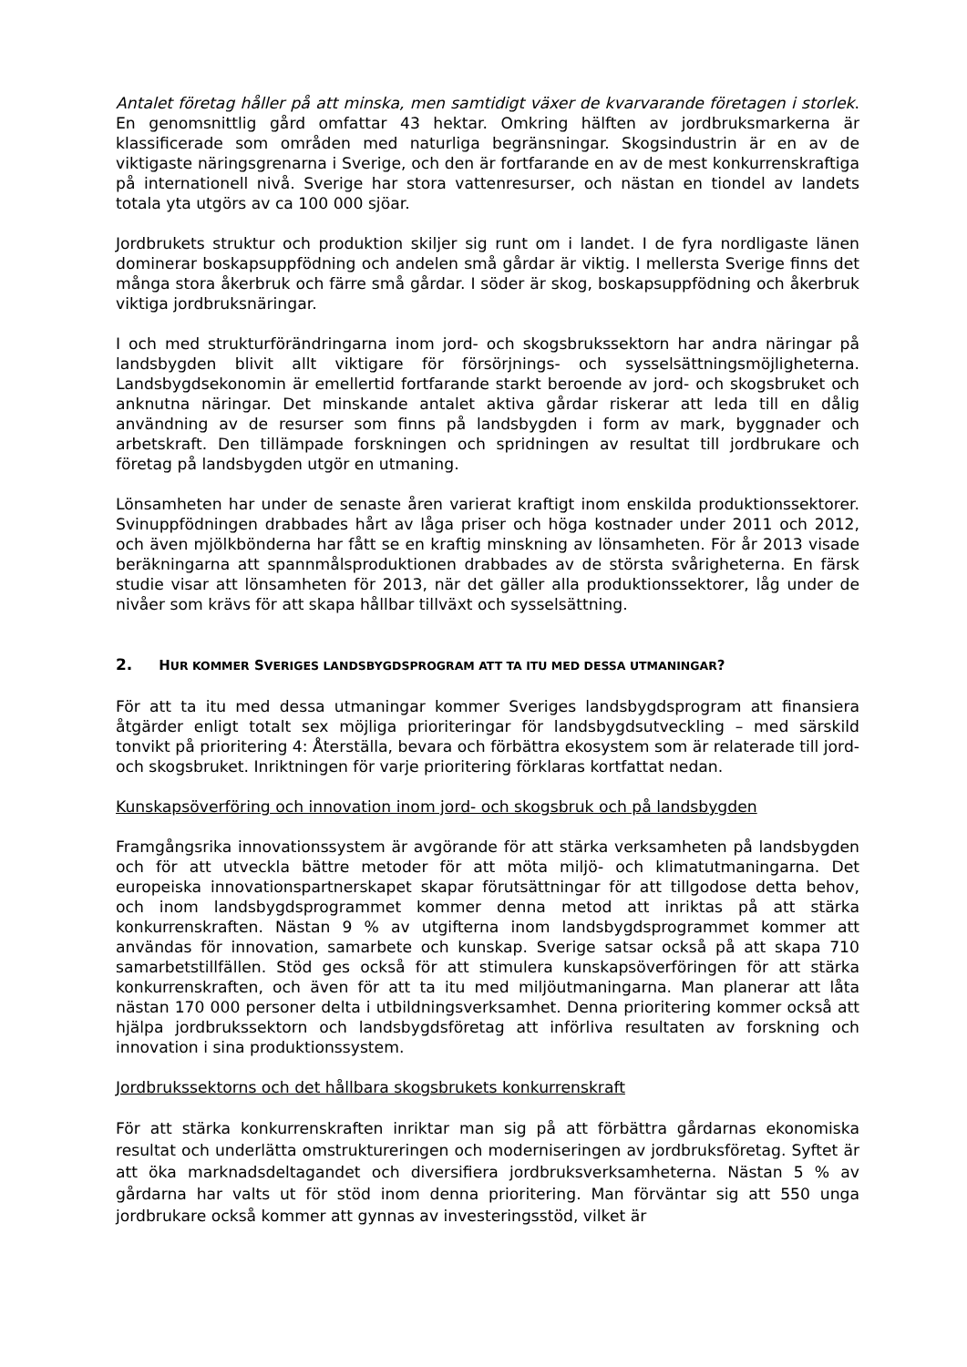Antalet företag håller på att minska, men samtidigt växer de kvarvarande företagen i storlek. En genomsnittlig gård omfattar 43 hektar. Omkring hälften av jordbruksmarkerna är klassificerade som områden med naturliga begränsningar. Skogsindustrin är en av de viktigaste näringsgrenarna i Sverige, och den är fortfarande en av de mest konkurrenskraftiga på internationell nivå. Sverige har stora vattenresurser, och nästan en tiondel av landets totala yta utgörs av ca 100 000 sjöar.
Jordbrukets struktur och produktion skiljer sig runt om i landet. I de fyra nordligaste länen dominerar boskapsuppfödning och andelen små gårdar är viktig. I mellersta Sverige finns det många stora åkerbruk och färre små gårdar. I söder är skog, boskapsuppfödning och åkerbruk viktiga jordbruksnäringar.
I och med strukturförändringarna inom jord- och skogsbrukssektorn har andra näringar på landsbygden blivit allt viktigare för försörjnings- och sysselsättningsmöjligheterna. Landsbygdsekonomin är emellertid fortfarande starkt beroende av jord- och skogsbruket och anknutna näringar. Det minskande antalet aktiva gårdar riskerar att leda till en dålig användning av de resurser som finns på landsbygden i form av mark, byggnader och arbetskraft. Den tillämpade forskningen och spridningen av resultat till jordbrukare och företag på landsbygden utgör en utmaning.
Lönsamheten har under de senaste åren varierat kraftigt inom enskilda produktionssektorer. Svinuppfödningen drabbades hårt av låga priser och höga kostnader under 2011 och 2012, och även mjölkbönderna har fått se en kraftig minskning av lönsamheten. För år 2013 visade beräkningarna att spannmålsproduktionen drabbades av de största svårigheterna. En färsk studie visar att lönsamheten för 2013, när det gäller alla produktionssektorer, låg under de nivåer som krävs för att skapa hållbar tillväxt och sysselsättning.
2. HUR KOMMER SVERIGES LANDSBYGDSPROGRAM ATT TA ITU MED DESSA UTMANINGAR?
För att ta itu med dessa utmaningar kommer Sveriges landsbygdsprogram att finansiera åtgärder enligt totalt sex möjliga prioriteringar för landsbygdsutveckling – med särskild tonvikt på prioritering 4: Återställa, bevara och förbättra ekosystem som är relaterade till jord- och skogsbruket. Inriktningen för varje prioritering förklaras kortfattat nedan.
Kunskapsöverföring och innovation inom jord- och skogsbruk och på landsbygden
Framgångsrika innovationssystem är avgörande för att stärka verksamheten på landsbygden och för att utveckla bättre metoder för att möta miljö- och klimatutmaningarna. Det europeiska innovationspartnerskapet skapar förutsättningar för att tillgodose detta behov, och inom landsbygdsprogrammet kommer denna metod att inriktas på att stärka konkurrenskraften. Nästan 9 % av utgifterna inom landsbygdsprogrammet kommer att användas för innovation, samarbete och kunskap. Sverige satsar också på att skapa 710 samarbetstillfällen. Stöd ges också för att stimulera kunskapsöverföringen för att stärka konkurrenskraften, och även för att ta itu med miljöutmaningarna. Man planerar att låta nästan 170 000 personer delta i utbildningsverksamhet. Denna prioritering kommer också att hjälpa jordbrukssektorn och landsbygdsföretag att införliva resultaten av forskning och innovation i sina produktionssystem.
Jordbrukssektorns och det hållbara skogsbrukets konkurrenskraft
För att stärka konkurrenskraften inriktar man sig på att förbättra gårdarnas ekonomiska resultat och underlätta omstruktureringen och moderniseringen av jordbruksföretag. Syftet är att öka marknadsdeltagandet och diversifiera jordbruksverksamheterna. Nästan 5 % av gårdarna har valts ut för stöd inom denna prioritering. Man förväntar sig att 550 unga jordbrukare också kommer att gynnas av investeringsstöd, vilket är